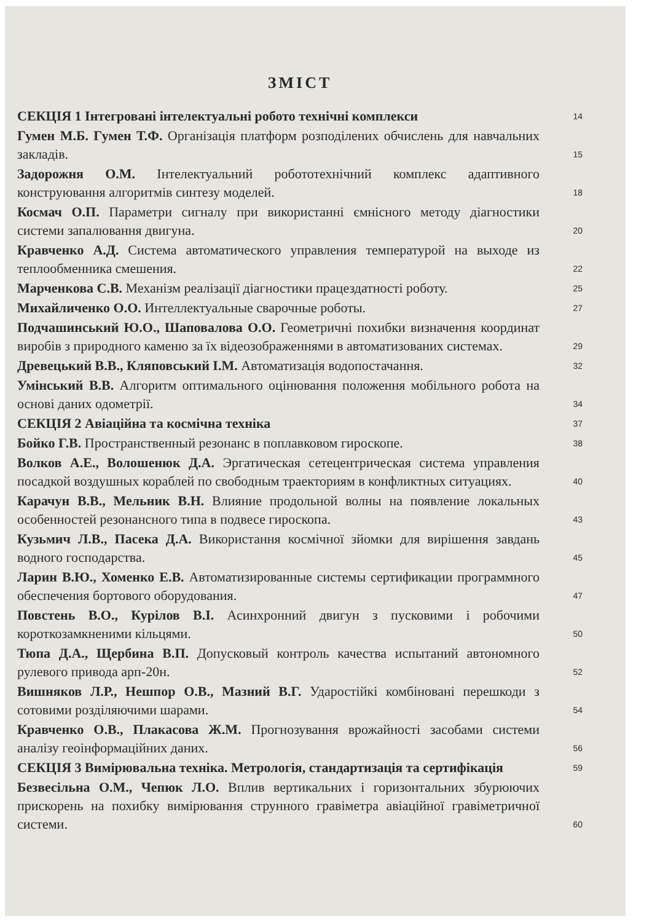ЗМІСТ
СЕКЦІЯ 1 Інтегровані інтелектуальні робото технічні комплекси
14
Гумен М.Б. Гумен Т.Ф. Організація платформ розподілених обчислень для навчальних закладів.
15
Задорожня О.М. Інтелектуальний робототехнічний комплекс адаптивного конструювання алгоритмів синтезу моделей.
18
Космач О.П. Параметри сигналу при використанні ємнісного методу діагностики системи запалювання двигуна.
20
Кравченко А.Д. Система автоматического управления температурой на выходе из теплообменника смешения.
22
Марченкова С.В. Механізм реалізації діагностики працездатності роботу.
25
Михайличенко О.О. Интеллектуальные сварочные роботы.
27
Подчашинський Ю.О., Шаповалова О.О. Геометричні похибки визначення координат виробів з природного каменю за їх відеозображеннями в автоматизованих системах.
29
Древецький В.В., Кляповський І.М. Автоматизація водопостачання.
32
Умінський В.В. Алгоритм оптимального оцінювання положення мобільного робота на основі даних одометрії.
34
СЕКЦІЯ 2 Авіаційна та космічна техніка
37
Бойко Г.В. Пространственный резонанс в поплавковом гироскопе.
38
Волков А.Е., Волошенюк Д.А. Эргатическая сетецентрическая система управления посадкой воздушных кораблей по свободным траекториям в конфликтных ситуациях.
40
Карачун В.В., Мельник В.Н. Влияние продольной волны на появление локальных особенностей резонансного типа в подвесе гироскопа.
43
Кузьмич Л.В., Пасека Д.А. Використання космічної зйомки для вирішення завдань водного господарства.
45
Ларин В.Ю., Хоменко Е.В. Автоматизированные системы сертификации программного обеспечения бортового оборудования.
47
Повстень В.О., Курілов В.І. Асинхронний двигун з пусковими і робочими короткозамкненими кільцями.
50
Тюпа Д.А., Щербина В.П. Допусковый контроль качества испытаний автономного рулевого привода арп-20н.
52
Вишняков Л.Р., Нешпор О.В., Мазний В.Г. Ударостійкі комбіновані перешкоди з сотовими розділяючими шарами.
54
Кравченко О.В., Плакасова Ж.М. Прогнозування врожайності засобами системи аналізу геоінформаційних даних.
56
СЕКЦІЯ 3 Вимірювальна техніка. Метрологія, стандартизація та сертифікація
59
Безвесільна О.М., Чепюк Л.О. Вплив вертикальних і горизонтальних збурюючих прискорень на похибку вимірювання струнного гравіметра авіаційної гравіметричної системи.
60